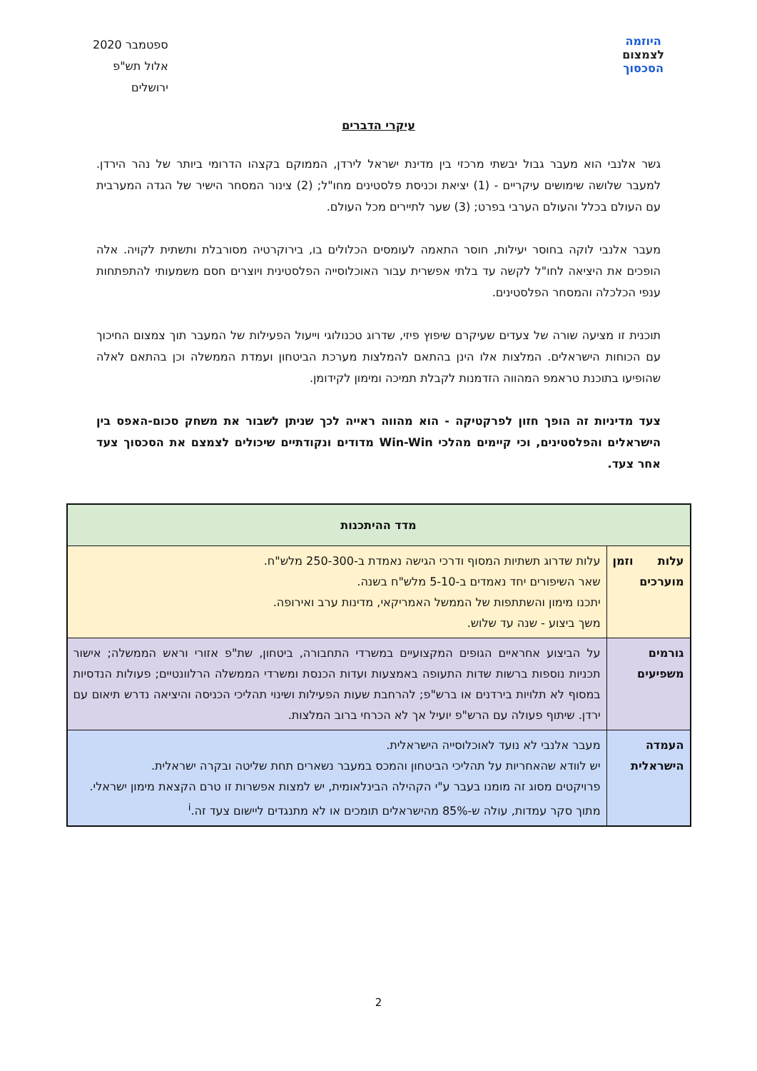היוזמה
לצמצום
הסכסוך
ספטמבר 2020
אלול תש"פ
ירושלים
עיקרי הדברים
גשר אלנבי הוא מעבר גבול יבשתי מרכזי בין מדינת ישראל לירדן, הממוקם בקצהו הדרומי ביותר של נהר הירדן. למעבר שלושה שימושים עיקריים - (1) יציאת וכניסת פלסטינים מחו"ל; (2) צינור המסחר הישיר של הגדה המערבית עם העולם בכלל והעולם הערבי בפרט; (3) שער לתיירים מכל העולם.
מעבר אלנבי לוקה בחוסר יעילות, חוסר התאמה לעומסים הכלולים בו, בירוקרטיה מסורבלת ותשתית לקויה. אלה הופכים את היציאה לחו"ל לקשה עד בלתי אפשרית עבור האוכלוסייה הפלסטינית ויוצרים חסם משמעותי להתפתחות ענפי הכלכלה והמסחר הפלסטינים.
תוכנית זו מציעה שורה של צעדים שעיקרם שיפוץ פיזי, שדרוג טכנולוגי וייעול הפעילות של המעבר תוך צמצום החיכוך עם הכוחות הישראלים. המלצות אלו הינן בהתאם להמלצות מערכת הביטחון ועמדת הממשלה וכן בהתאם לאלה שהופיעו בתוכנת טראמפ המהווה הזדמנות לקבלת תמיכה ומימון לקידומן.
צעד מדיניות זה הופך חזון לפרקטיקה - הוא מהווה ראייה לכך שניתן לשבור את משחק סכום-האפס בין הישראלים והפלסטינים, וכי קיימים מהלכי Win-Win מדודים ונקודתיים שיכולים לצמצם את הסכסוך צעד אחר צעד.
| מדד ההיתכנות | |
| --- | --- |
| עלות וזמן מוערכים | עלות שדרוג תשתיות המסוף ודרכי הגישה נאמדת ב-250-300 מלש"ח. שאר השיפורים יחד נאמדים ב-5-10 מלש"ח בשנה. יתכנו מימון והשתתפות של הממשל האמריקאי, מדינות ערב ואירופה. משך ביצוע - שנה עד שלוש. |
| גורמים משפיעים | על הביצוע אחראיים הגופים המקצועיים במשרדי התחבורה, ביטחון, שת"פ אזורי וראש הממשלה; אישור תכניות נוספות ברשות שדות התעופה באמצעות ועדות הכנסת ומשרדי הממשלה הרלוונטיים; פעולות הנדסיות במסוף לא תלויות בירדנים או ברש"פ; להרחבת שעות הפעילות ושינוי תהליכי הכניסה והיציאה נדרש תיאום עם ירדן. שיתוף פעולה עם הרש"פ יועיל אך לא הכרחי ברוב המלצות. |
| העמדה הישראלית | מעבר אלנבי לא נועד לאוכלוסייה הישראלית. יש לוודא שהאחריות על תהליכי הביטחון והמכס במעבר נשארים תחת שליטה ובקרה ישראלית. פרויקטים מסוג זה מומנו בעבר ע"י הקהילה הבינלאומית, יש למצות אפשרות זו טרם הקצאת מימון ישראלי. מתוך סקר עמדות, עולה ש-85% מהישראלים תומכים או לא מתנגדים ליישום צעד זה.<sup>i</sup> |
2